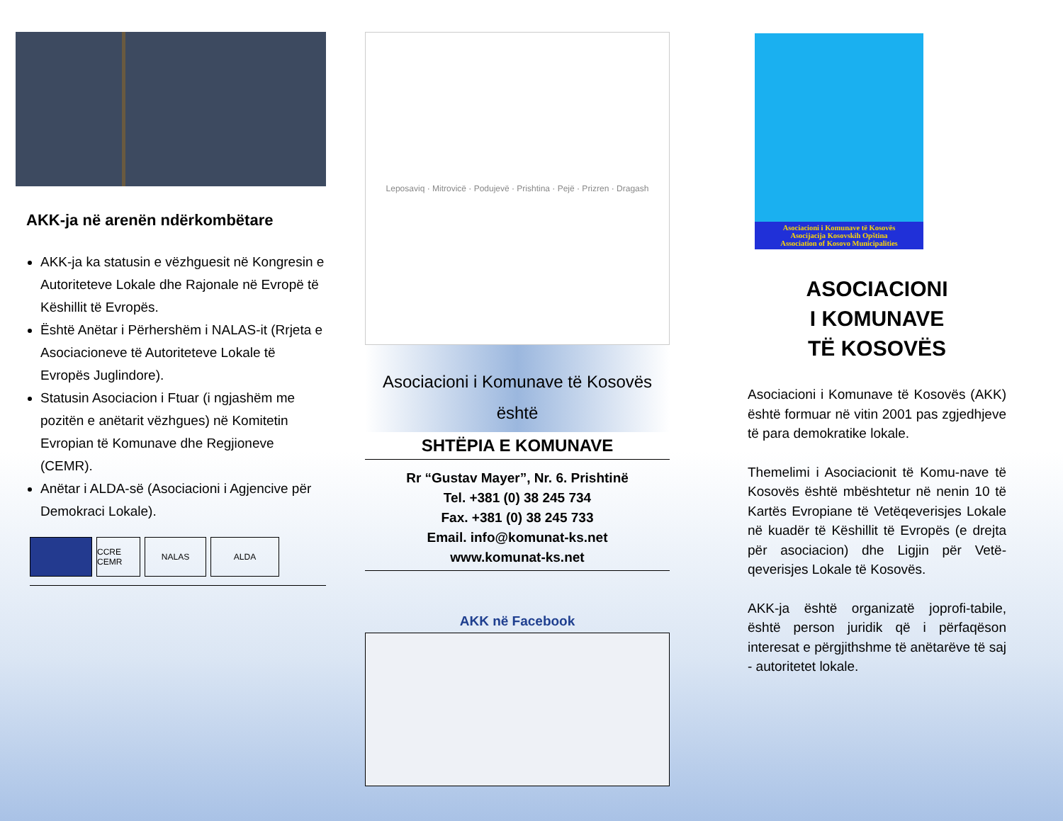AKK-ja në arenën ndërkombëtare
AKK-ja ka statusin e vëzhguesit në Kongresin e Autoriteteve Lokale dhe Rajonale në Evropë të Këshillit të Evropës.
Është Anëtar i Përhershëm i NALAS-it (Rrjeta e Asociacioneve të Autoriteteve Lokale të Evropës Juglindore).
Statusin Asociacion i Ftuar (i ngjashëm me pozitën e anëtarit vëzhgues) në Komitetin Evropian të Komunave dhe Regjioneve (CEMR).
Anëtar i ALDA-së (Asociacioni i Agjencive për Demokraci Lokale).
CCRE CEMR
NALAS ALDA
Leposaviq · Mitrovicë · Podujevë · Prishtina · Pejë · Prizren · Dragash
Asociacioni i Komunave të Kosovës
është
SHTËPIA E KOMUNAVE
Rr “Gustav Mayer”, Nr. 6. Prishtinë
Tel. +381 (0) 38 245 734
Fax. +381 (0) 38 245 733
Email. info@komunat-ks.net
www.komunat-ks.net
AKK në Facebook
Asociacioni i Komunave të Kosovës
Asocijacija Kosovskih Opština
Association of Kosovo Municipalities
ASOCIACIONI
I KOMUNAVE
TË KOSOVËS
Asociacioni i Komunave të Kosovës (AKK) është formuar në vitin 2001 pas zgjedhjeve të para demokratike lokale.
Themelimi i Asociacionit të Komu-nave të Kosovës është mbështetur në nenin 10 të Kartës Evropiane të Vetëqeverisjes Lokale në kuadër të Këshillit të Evropës (e drejta për asociacion) dhe Ligjin për Vetë-qeverisjes Lokale të Kosovës.
AKK-ja është organizatë joprofi-tabile, është person juridik që i përfaqëson interesat e përgjithshme të anëtarëve të saj - autoritetet lokale.